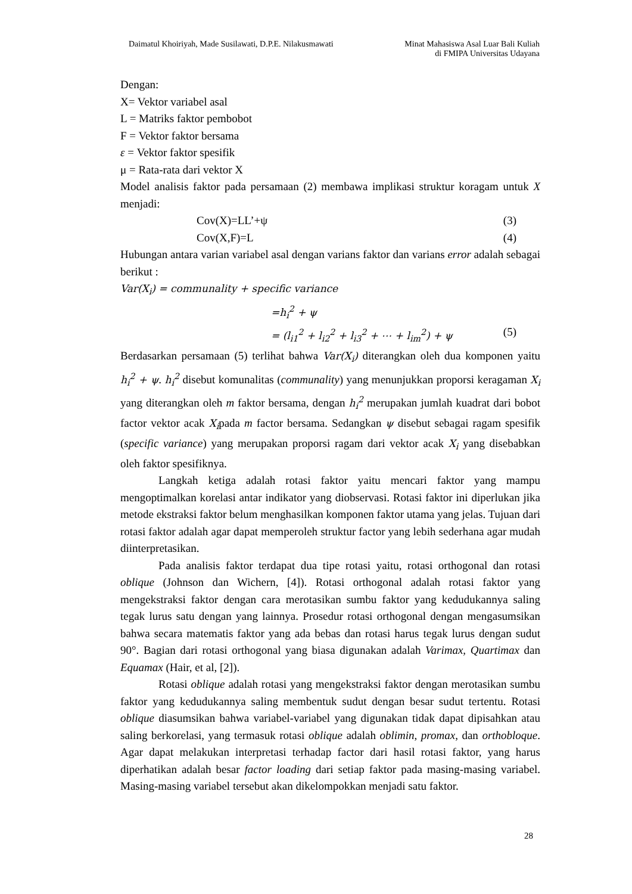Daimatul Khoiriyah, Made Susilawati, D.P.E. Nilakusmawati
Minat Mahasiswa Asal Luar Bali Kuliah
di FMIPA Universitas Udayana
Dengan:
X= Vektor variabel asal
L = Matriks faktor pembobot
F = Vektor faktor bersama
ε = Vektor faktor spesifik
μ = Rata-rata dari vektor X
Model analisis faktor pada persamaan (2) membawa implikasi struktur koragam untuk X menjadi:
Cov(X)=LL’+ψ (3)
Cov(X,F)=L (4)
Hubungan antara varian variabel asal dengan varians faktor dan varians error adalah sebagai berikut :
Var(X<sub>i</sub>) = communality + specific variance
=h<sub>i</sub><sup>2</sup> + ψ
= (l<sub>i1</sub><sup>2</sup> + l<sub>i2</sub><sup>2</sup> + l<sub>i3</sub><sup>2</sup> + ⋯ + l<sub>im</sub><sup>2</sup>) + ψ (5)
Berdasarkan persamaan (5) terlihat bahwa Var(X<sub>i</sub>) diterangkan oleh dua komponen yaitu h<sub>i</sub><sup>2</sup> + ψ. h<sub>i</sub><sup>2</sup> disebut komunalitas (communality) yang menunjukkan proporsi keragaman X<sub>i</sub> yang diterangkan oleh m faktor bersama, dengan h<sub>i</sub><sup>2</sup> merupakan jumlah kuadrat dari bobot factor vektor acak X<sub>i</sub>pada m factor bersama. Sedangkan ψ disebut sebagai ragam spesifik (specific variance) yang merupakan proporsi ragam dari vektor acak X<sub>i</sub> yang disebabkan oleh faktor spesifiknya.
Langkah ketiga adalah rotasi faktor yaitu mencari faktor yang mampu mengoptimalkan korelasi antar indikator yang diobservasi. Rotasi faktor ini diperlukan jika metode ekstraksi faktor belum menghasilkan komponen faktor utama yang jelas. Tujuan dari rotasi faktor adalah agar dapat memperoleh struktur factor yang lebih sederhana agar mudah diinterpretasikan.
Pada analisis faktor terdapat dua tipe rotasi yaitu, rotasi orthogonal dan rotasi oblique (Johnson dan Wichern, [4]). Rotasi orthogonal adalah rotasi faktor yang mengekstraksi faktor dengan cara merotasikan sumbu faktor yang kedudukannya saling tegak lurus satu dengan yang lainnya. Prosedur rotasi orthogonal dengan mengasumsikan bahwa secara matematis faktor yang ada bebas dan rotasi harus tegak lurus dengan sudut 90°. Bagian dari rotasi orthogonal yang biasa digunakan adalah Varimax, Quartimax dan Equamax (Hair, et al, [2]).
Rotasi oblique adalah rotasi yang mengekstraksi faktor dengan merotasikan sumbu faktor yang kedudukannya saling membentuk sudut dengan besar sudut tertentu. Rotasi oblique diasumsikan bahwa variabel-variabel yang digunakan tidak dapat dipisahkan atau saling berkorelasi, yang termasuk rotasi oblique adalah oblimin, promax, dan orthobloque. Agar dapat melakukan interpretasi terhadap factor dari hasil rotasi faktor, yang harus diperhatikan adalah besar factor loading dari setiap faktor pada masing-masing variabel. Masing-masing variabel tersebut akan dikelompokkan menjadi satu faktor.
28